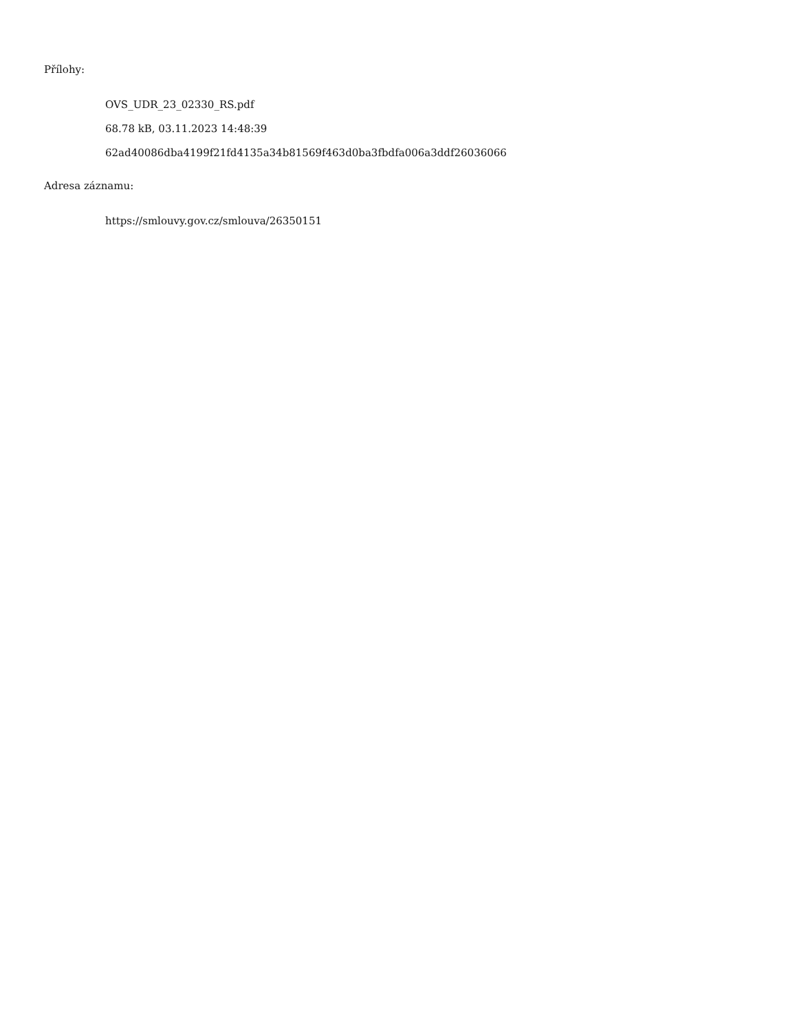Přílohy:
OVS_UDR_23_02330_RS.pdf
68.78 kB, 03.11.2023 14:48:39
62ad40086dba4199f21fd4135a34b81569f463d0ba3fbdfa006a3ddf26036066
Adresa záznamu:
https://smlouvy.gov.cz/smlouva/26350151